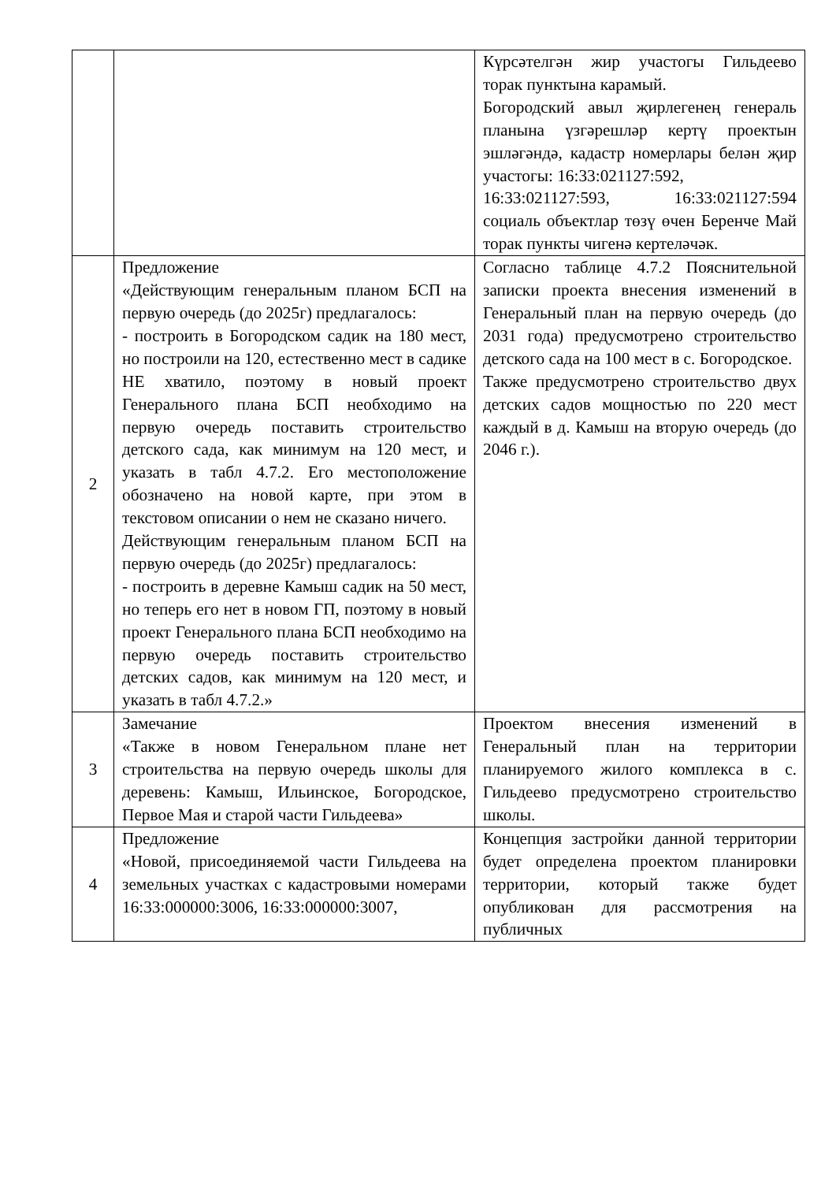| | | Күрсәтелгән жир участогы Гильдеево торак пунктына карамый. Богородский авыл җирлегенең генераль планына үзгәрешләр кертү проектын эшләгәндә, кадастр номерлары белән җир участогы: 16:33:021127:592, 16:33:021127:593, 16:33:021127:594 социаль объектлар төзү өчен Беренче Май торак пункты чигенә кертеләчәк. |
| 2 | Предложение «Действующим генеральным планом БСП на первую очередь (до 2025г) предлагалось: - построить в Богородском садик на 180 мест, но построили на 120, естественно мест в садике НЕ хватило, поэтому в новый проект Генерального плана БСП необходимо на первую очередь поставить строительство детского сада, как минимум на 120 мест, и указать в табл 4.7.2. Его местоположение обозначено на новой карте, при этом в текстовом описании о нем не сказано ничего. Действующим генеральным планом БСП на первую очередь (до 2025г) предлагалось: - построить в деревне Камыш садик на 50 мест, но теперь его нет в новом ГП, поэтому в новый проект Генерального плана БСП необходимо на первую очередь поставить строительство детских садов, как минимум на 120 мест, и указать в табл 4.7.2.» | Согласно таблице 4.7.2 Пояснительной записки проекта внесения изменений в Генеральный план на первую очередь (до 2031 года) предусмотрено строительство детского сада на 100 мест в с. Богородское. Также предусмотрено строительство двух детских садов мощностью по 220 мест каждый в д. Камыш на вторую очередь (до 2046 г.). |
| 3 | Замечание «Также в новом Генеральном плане нет строительства на первую очередь школы для деревень: Камыш, Ильинское, Богородское, Первое Мая и старой части Гильдеева» | Проектом внесения изменений в Генеральный план на территории планируемого жилого комплекса в с. Гильдеево предусмотрено строительство школы. |
| 4 | Предложение «Новой, присоединяемой части Гильдеева на земельных участках с кадастровыми номерами 16:33:000000:3006, 16:33:000000:3007, | Концепция застройки данной территории будет определена проектом планировки территории, который также будет опубликован для рассмотрения на публичных |